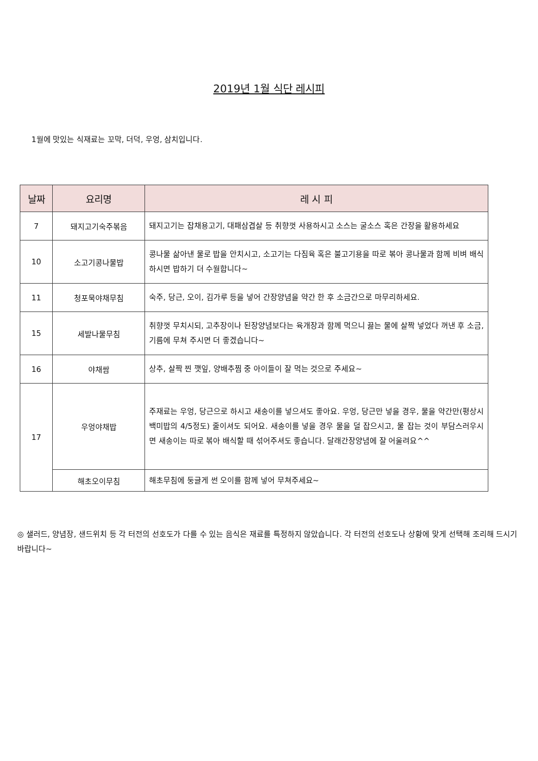2019년 1월 식단 레시피
1월에 맛있는 식재료는 꼬막, 더덕, 우엉, 삼치입니다.
| 날짜 | 요리명 | 레 시 피 |
| --- | --- | --- |
| 7 | 돼지고기숙주볶음 | 돼지고기는 잡채용고기, 대패삼겹살 등 취향껏 사용하시고 소스는 굴소스 혹은 간장을 활용하세요 |
| 10 | 소고기콩나물밥 | 콩나물 삶아낸 물로 밥을 안치시고, 소고기는 다짐육 혹은 불고기용을 따로 볶아 콩나물과 함께 비벼 배식하시면 밥하기 더 수월합니다~ |
| 11 | 청포묵야채무침 | 숙주, 당근, 오이, 김가루 등을 넣어 간장양념을 약간 한 후 소금간으로 마무리하세요. |
| 15 | 세발나물무침 | 취향껏 무치시되, 고추장이나 된장양념보다는 육개장과 함께 먹으니 끓는 물에 살짝 넣었다 꺼낸 후 소금, 기름에 무쳐 주시면 더 좋겠습니다~ |
| 16 | 야채쌈 | 상추, 살짝 찐 깻잎, 양배추찜 중 아이들이 잘 먹는 것으로 주세요~ |
| 17 | 우엉야채밥 | 주재료는 우엉, 당근으로 하시고 새송이를 넣으셔도 좋아요. 우엉, 당근만 넣을 경우, 물을 약간만(평상시 백미밥의 4/5정도) 줄이셔도 되어요. 새송이를 넣을 경우 물을 덜 잡으시고, 물 잡는 것이 부담스러우시면 새송이는 따로 볶아 배식할 때 섞어주셔도 좋습니다. 달래간장양념에 잘 어울려요^^ |
| | 해초오이무침 | 해초무침에 둥글게 썬 오이를 함께 넣어 무쳐주세요~ |
◎ 샐러드, 양념장, 샌드위치 등 각 터전의 선호도가 다를 수 있는 음식은 재료를 특정하지 않았습니다. 각 터전의 선호도나 상황에 맞게 선택해 조리해 드시기 바랍니다~